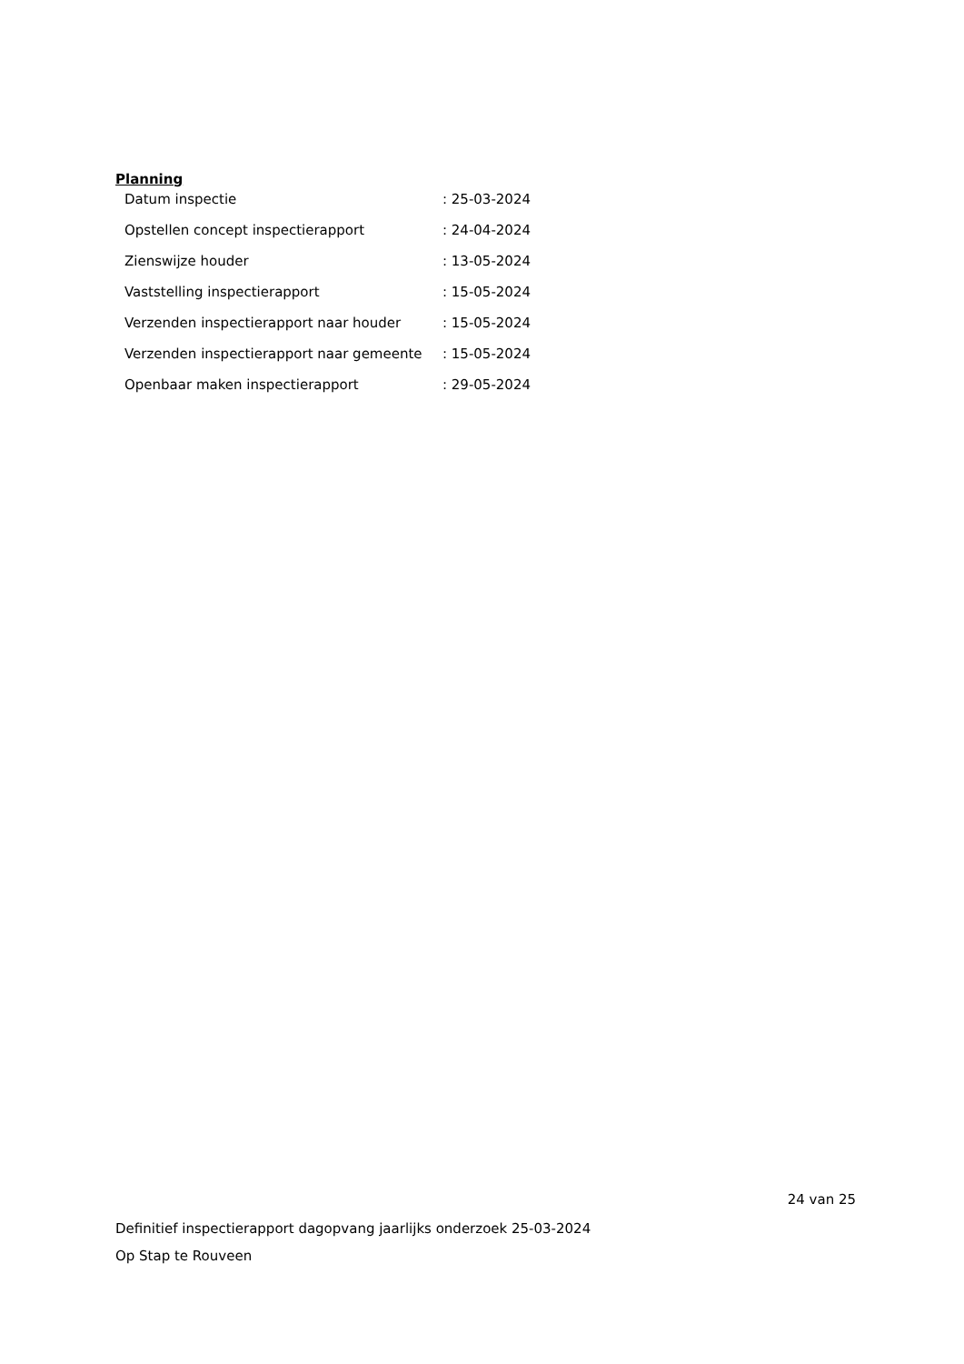Planning
| Datum inspectie | : 25-03-2024 |
| Opstellen concept inspectierapport | : 24-04-2024 |
| Zienswijze houder | : 13-05-2024 |
| Vaststelling inspectierapport | : 15-05-2024 |
| Verzenden inspectierapport naar houder | : 15-05-2024 |
| Verzenden inspectierapport naar gemeente | : 15-05-2024 |
| Openbaar maken inspectierapport | : 29-05-2024 |
24 van 25
Definitief inspectierapport dagopvang jaarlijks onderzoek 25-03-2024
Op Stap te Rouveen